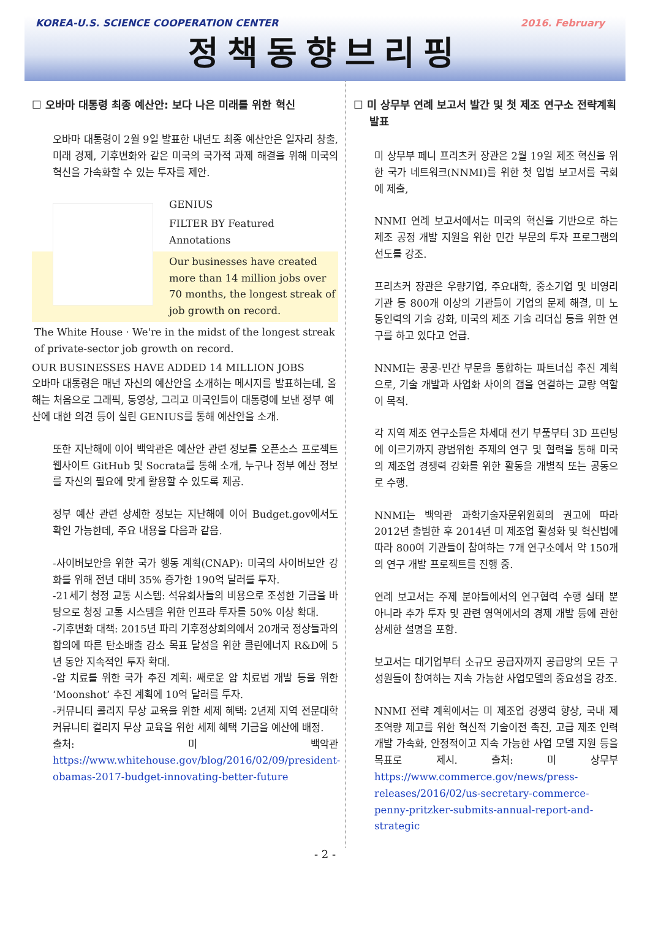KOREA-U.S. SCIENCE COOPERATION CENTER 2016. February
정책동향브리핑
☐ 오바마 대통령 최종 예산안: 보다 나은 미래를 위한 혁신
오바마 대통령이 2월 9일 발표한 내년도 최종 예산안은 일자리 창출, 미래 경제, 기후변화와 같은 미국의 국가적 과제 해결을 위해 미국의 혁신을 가속화할 수 있는 투자를 제안.
GENIUS
FILTER BY Featured Annotations
Our businesses have created more than 14 million jobs over 70 months, the longest streak of job growth on record.
The White House · We're in the midst of the longest streak of private-sector job growth on record.
OUR BUSINESSES HAVE ADDED 14 MILLION JOBS
오바마 대통령은 매년 자신의 예산안을 소개하는 메시지를 발표하는데, 올해는 처음으로 그래픽, 동영상, 그리고 미국인들이 대통령에 보낸 정부 예산에 대한 의견 등이 실린 GENIUS를 통해 예산안을 소개.
또한 지난해에 이어 백악관은 예산안 관련 정보를 오픈소스 프로젝트 웹사이트 GitHub 및 Socrata를 통해 소개, 누구나 정부 예산 정보를 자신의 필요에 맞게 활용할 수 있도록 제공.
정부 예산 관련 상세한 정보는 지난해에 이어 Budget.gov에서도 확인 가능한데, 주요 내용을 다음과 같음.
-사이버보안을 위한 국가 행동 계획(CNAP): 미국의 사이버보안 강화를 위해 전년 대비 35% 증가한 190억 달러를 투자.
-21세기 청정 교통 시스템: 석유회사들의 비용으로 조성한 기금을 바탕으로 청정 고통 시스템을 위한 인프라 투자를 50% 이상 확대.
-기후변화 대책: 2015년 파리 기후정상회의에서 20개국 정상들과의 합의에 따른 탄소배출 감소 목표 달성을 위한 클린에너지 R&D에 5년 동안 지속적인 투자 확대.
-암 치료를 위한 국가 추진 계획: 쌔로운 암 치료법 개발 등을 위한 ‘Moonshot’ 추진 계획에 10억 달러를 투자.
-커뮤니티 콜리지 무상 교육을 위한 세제 혜택: 2년제 지역 전문대학 커뮤니티 컬리지 무상 교육을 위한 세제 혜택 기금을 예산에 배정.
출처: 미 백악관 https://www.whitehouse.gov/blog/2016/02/09/president-obamas-2017-budget-innovating-better-future
☐ 미 상무부 연례 보고서 발간 및 첫 제조 연구소 전략계획 발표
미 상무부 페니 프리츠커 장관은 2월 19일 제조 혁신을 위한 국가 네트워크(NNMI)를 위한 첫 입법 보고서를 국회에 제출,
NNMI 연례 보고서에서는 미국의 혁신을 기반으로 하는 제조 공정 개발 지원을 위한 민간 부문의 투자 프로그램의 선도를 강조.
프리츠커 장관은 우량기업, 주요대학, 중소기업 및 비영리 기관 등 800개 이상의 기관들이 기업의 문제 해결, 미 노동인력의 기술 강화, 미국의 제조 기술 리더십 등을 위한 연구를 하고 있다고 언급.
NNMI는 공공-민간 부문을 통합하는 파트너십 추진 계획으로, 기술 개발과 사업화 사이의 갭을 연결하는 교량 역할이 목적.
각 지역 제조 연구소들은 차세대 전기 부품부터 3D 프린팅에 이르기까지 광범위한 주제의 연구 및 협력을 통해 미국의 제조업 경쟁력 강화를 위한 활동을 개별적 또는 공동으로 수행.
NNMI는 백악관 과학기술자문위원회의 권고에 따라 2012년 출범한 후 2014년 미 제조업 활성화 및 혁신법에 따라 800여 기관들이 참여하는 7개 연구소에서 약 150개의 연구 개발 프로젝트를 진행 중.
연례 보고서는 주제 분야들에서의 연구협력 수행 실태 뿐 아니라 추가 투자 및 관련 영역에서의 경제 개발 등에 관한 상세한 설명을 포함.
보고서는 대기업부터 소규모 공급자까지 공급망의 모든 구성원들이 참여하는 지속 가능한 사업모델의 중요성을 강조.
NNMI 전략 계획에서는 미 제조업 경쟁력 향상, 국내 제조역량 제고를 위한 혁신적 기술이전 촉진, 고급 제조 인력 개발 가속화, 안정적이고 지속 가능한 사업 모델 지원 등을 목표로 제시. 출처: 미 상무부 https://www.commerce.gov/news/press-releases/2016/02/us-secretary-commerce-penny-pritzker-submits-annual-report-and-strategic
- 2 -